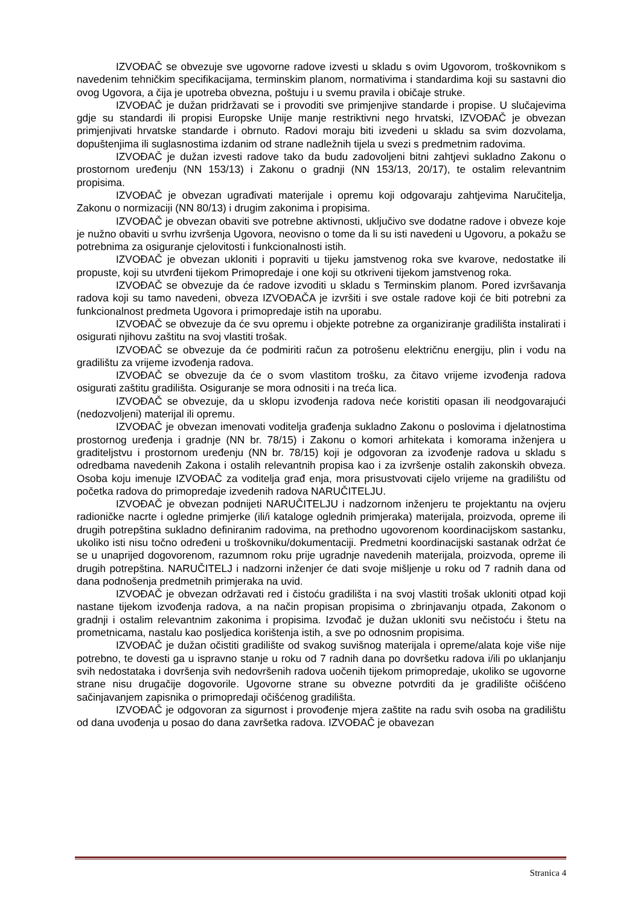IZVOĐAČ se obvezuje sve ugovorne radove izvesti u skladu s ovim Ugovorom, troškovnikom s navedenim tehničkim specifikacijama, terminskim planom, normativima i standardima koji su sastavni dio ovog Ugovora, a čija je upotreba obvezna, poštuju i u svemu pravila i običaje struke.
IZVOĐAČ je dužan pridržavati se i provoditi sve primjenjive standarde i propise. U slučajevima gdje su standardi ili propisi Europske Unije manje restriktivni nego hrvatski, IZVOĐAČ je obvezan primjenjivati hrvatske standarde i obrnuto. Radovi moraju biti izvedeni u skladu sa svim dozvolama, dopuštenjima ili suglasnostima izdanim od strane nadležnih tijela u svezi s predmetnim radovima.
IZVOĐAČ je dužan izvesti radove tako da budu zadovoljeni bitni zahtjevi sukladno Zakonu o prostornom uređenju (NN 153/13) i Zakonu o gradnji (NN 153/13, 20/17), te ostalim relevantnim propisima.
IZVOĐAČ je obvezan ugrađivati materijale i opremu koji odgovaraju zahtjevima Naručitelja, Zakonu o normizaciji (NN 80/13) i drugim zakonima i propisima.
IZVOĐAČ je obvezan obaviti sve potrebne aktivnosti, uključivo sve dodatne radove i obveze koje je nužno obaviti u svrhu izvršenja Ugovora, neovisno o tome da li su isti navedeni u Ugovoru, a pokažu se potrebnima za osiguranje cjelovitosti i funkcionalnosti istih.
IZVOĐAČ je obvezan ukloniti i popraviti u tijeku jamstvenog roka sve kvarove, nedostatke ili propuste, koji su utvrđeni tijekom Primopredaje i one koji su otkriveni tijekom jamstvenog roka.
IZVOĐAČ se obvezuje da će radove izvoditi u skladu s Terminskim planom. Pored izvršavanja radova koji su tamo navedeni, obveza IZVOĐAČA je izvršiti i sve ostale radove koji će biti potrebni za funkcionalnost predmeta Ugovora i primopredaje istih na uporabu.
IZVOĐAČ se obvezuje da će svu opremu i objekte potrebne za organiziranje gradilišta instalirati i osigurati njihovu zaštitu na svoj vlastiti trošak.
IZVOĐAČ se obvezuje da će podmiriti račun za potrošenu električnu energiju, plin i vodu na gradilištu za vrijeme izvođenja radova.
IZVOĐAČ se obvezuje da će o svom vlastitom trošku, za čitavo vrijeme izvođenja radova osigurati zaštitu gradilišta. Osiguranje se mora odnositi i na treća lica.
IZVOĐAČ se obvezuje, da u sklopu izvođenja radova neće koristiti opasan ili neodgovarajući (nedozvoljeni) materijal ili opremu.
IZVOĐAČ je obvezan imenovati voditelja građenja sukladno Zakonu o poslovima i djelatnostima prostornog uređenja i gradnje (NN br. 78/15) i Zakonu o komori arhitekata i komorama inženjera u graditeljstvu i prostornom uređenju (NN br. 78/15) koji je odgovoran za izvođenje radova u skladu s odredbama navedenih Zakona i ostalih relevantnih propisa kao i za izvršenje ostalih zakonskih obveza. Osoba koju imenuje IZVOĐAČ za voditelja građ enja, mora prisustvovati cijelo vrijeme na gradilištu od početka radova do primopredaje izvedenih radova NARUČITELJU.
IZVOĐAČ je obvezan podnijeti NARUČITELJU i nadzornom inženjeru te projektantu na ovjeru radioničke nacrte i ogledne primjerke (ili/i kataloge oglednih primjeraka) materijala, proizvoda, opreme ili drugih potrepština sukladno definiranim radovima, na prethodno ugovorenom koordinacijskom sastanku, ukoliko isti nisu točno određeni u troškovniku/dokumentaciji. Predmetni koordinacijski sastanak održat će se u unaprijed dogovorenom, razumnom roku prije ugradnje navedenih materijala, proizvoda, opreme ili drugih potrepština. NARUČITELJ i nadzorni inženjer će dati svoje mišljenje u roku od 7 radnih dana od dana podnošenja predmetnih primjeraka na uvid.
IZVOĐAČ je obvezan održavati red i čistoću gradilišta i na svoj vlastiti trošak ukloniti otpad koji nastane tijekom izvođenja radova, a na način propisan propisima o zbrinjavanju otpada, Zakonom o gradnji i ostalim relevantnim zakonima i propisima. Izvođač je dužan ukloniti svu nečistoću i štetu na prometnicama, nastalu kao posljedica korištenja istih, a sve po odnosnim propisima.
IZVOĐAČ je dužan očistiti gradilište od svakog suvišnog materijala i opreme/alata koje više nije potrebno, te dovesti ga u ispravno stanje u roku od 7 radnih dana po dovršetku radova i/ili po uklanjanju svih nedostataka i dovršenja svih nedovršenih radova uočenih tijekom primopredaje, ukoliko se ugovorne strane nisu drugačije dogovorile. Ugovorne strane su obvezne potvrditi da je gradilište očišćeno sačinjavanjem zapisnika o primopredaji očišćenog gradilišta.
IZVOĐAČ je odgovoran za sigurnost i provođenje mjera zaštite na radu svih osoba na gradilištu od dana uvođenja u posao do dana završetka radova. IZVOĐAČ je obavezan
Stranica 4